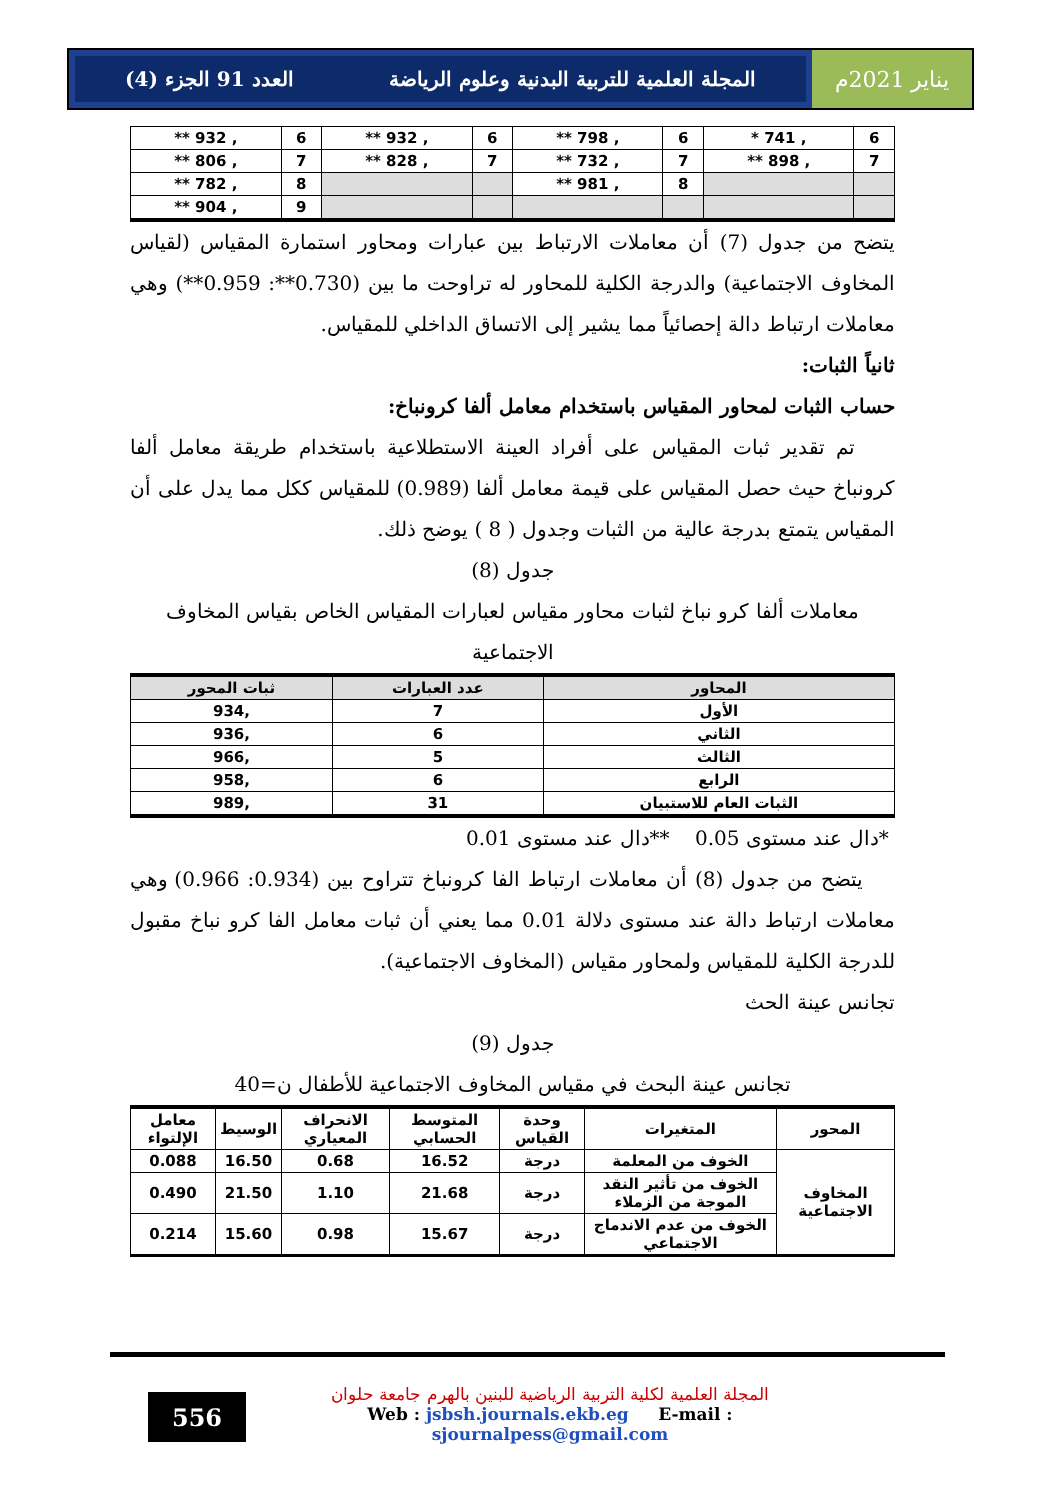يناير 2021م المجلة العلمية للتربية البدنية وعلوم الرياضة العدد 91 الجزء (4)
| 6 | , 741 * | 6 | , 798 ** | 6 | , 932 ** | 6 | , 932 ** |
| 7 | , 898 ** | 7 | , 732 ** | 7 | , 828 ** | 7 | , 806 ** |
| | | 8 | , 981 ** | | | 8 | , 782 ** |
| | | | | | | 9 | , 904 ** |
يتضح من جدول (7) أن معاملات الارتباط بين عبارات ومحاور استمارة المقياس (لقياس المخاوف الاجتماعية) والدرجة الكلية للمحاور له تراوحت ما بين (0.730**: 0.959**) وهي معاملات ارتباط دالة إحصائياً مما يشير إلى الاتساق الداخلي للمقياس.
ثانياً الثبات:
حساب الثبات لمحاور المقياس باستخدام معامل ألفا كرونباخ:
تم تقدير ثبات المقياس على أفراد العينة الاستطلاعية باستخدام طريقة معامل ألفا كرونباخ حيث حصل المقياس على قيمة معامل ألفا (0.989) للمقياس ككل مما يدل على أن المقياس يتمتع بدرجة عالية من الثبات وجدول ( 8 ) يوضح ذلك.
جدول (8)
معاملات ألفا كرو نباخ لثبات محاور مقياس لعبارات المقياس الخاص بقياس المخاوف الاجتماعية
| المحاور | عدد العبارات | ثبات المحور |
| --- | --- | --- |
| الأول | 7 | ,934 |
| الثاني | 6 | ,936 |
| الثالث | 5 | ,966 |
| الرابع | 6 | ,958 |
| الثبات العام للاستبيان | 31 | ,989 |
*دال عند مستوى 0.05 **دال عند مستوى 0.01
يتضح من جدول (8) أن معاملات ارتباط الفا كرونباخ تتراوح بين (0.934: 0.966) وهي معاملات ارتباط دالة عند مستوى دلالة 0.01 مما يعني أن ثبات معامل الفا كرو نباخ مقبول للدرجة الكلية للمقياس ولمحاور مقياس (المخاوف الاجتماعية).
تجانس عينة الحث
جدول (9)
تجانس عينة البحث في مقياس المخاوف الاجتماعية للأطفال ن=40
| المحور | المتغيرات | وحدة القياس | المتوسط الحسابي | الانحراف المعياري | الوسيط | معامل الإلتواء |
| --- | --- | --- | --- | --- | --- | --- |
| المخاوف الاجتماعية | الخوف من المعلمة | درجة | 16.52 | 0.68 | 16.50 | 0.088 |
| | الخوف من تأثير النقد الموجة من الزملاء | درجة | 21.68 | 1.10 | 21.50 | 0.490 |
| | الخوف من عدم الاندماج الاجتماعي | درجة | 15.67 | 0.98 | 15.60 | 0.214 |
556
المجلة العلمية لكلية التربية الرياضية للبنين بالهرم جامعة حلوان
Web : jsbsh.journals.ekb.eg E-mail : sjournalpess@gmail.com